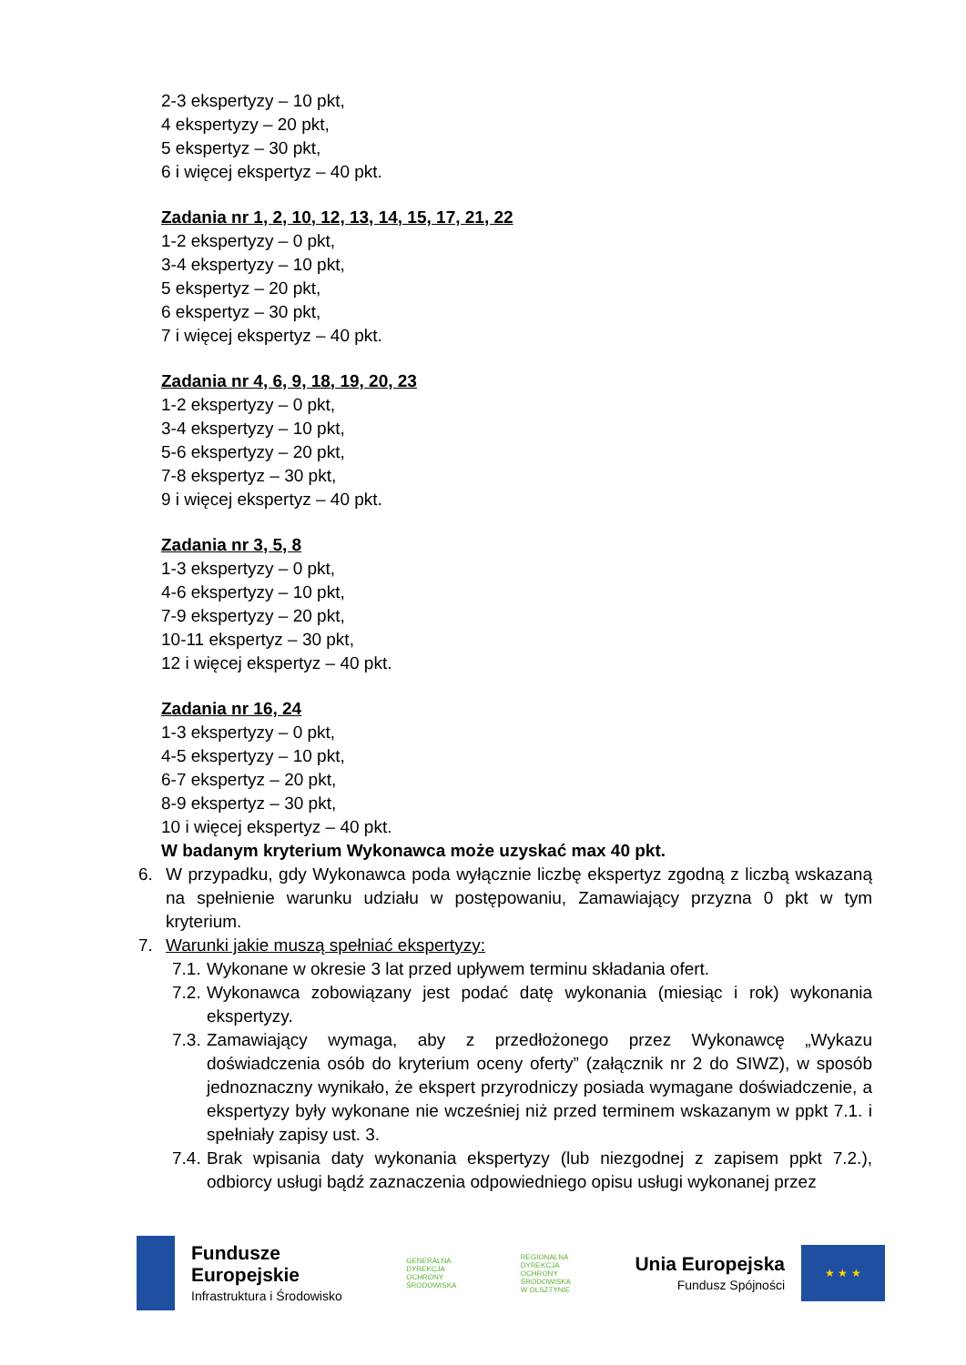2-3 ekspertyzy – 10 pkt,
4 ekspertyzy – 20 pkt,
5 ekspertyz – 30 pkt,
6 i więcej ekspertyz – 40 pkt.
Zadania nr 1, 2, 10, 12, 13, 14, 15, 17, 21, 22
1-2 ekspertyzy – 0 pkt,
3-4 ekspertyzy – 10 pkt,
5 ekspertyz – 20 pkt,
6 ekspertyz – 30 pkt,
7 i więcej ekspertyz – 40 pkt.
Zadania nr 4, 6, 9, 18, 19, 20, 23
1-2 ekspertyzy – 0 pkt,
3-4 ekspertyzy – 10 pkt,
5-6 ekspertyzy – 20 pkt,
7-8 ekspertyz – 30 pkt,
9 i więcej ekspertyz – 40 pkt.
Zadania nr 3, 5, 8
1-3 ekspertyzy – 0 pkt,
4-6 ekspertyzy – 10 pkt,
7-9 ekspertyzy – 20 pkt,
10-11 ekspertyz – 30 pkt,
12 i więcej ekspertyz – 40 pkt.
Zadania nr 16, 24
1-3 ekspertyzy – 0 pkt,
4-5 ekspertyzy – 10 pkt,
6-7 ekspertyz – 20 pkt,
8-9 ekspertyz – 30 pkt,
10 i więcej ekspertyz – 40 pkt.
W badanym kryterium Wykonawca może uzyskać max 40 pkt.
6. W przypadku, gdy Wykonawca poda wyłącznie liczbę ekspertyz zgodną z liczbą wskazaną na spełnienie warunku udziału w postępowaniu, Zamawiający przyzna 0 pkt w tym kryterium.
7. Warunki jakie muszą spełniać ekspertyzy:
7.1. Wykonane w okresie 3 lat przed upływem terminu składania ofert.
7.2. Wykonawca zobowiązany jest podać datę wykonania (miesiąc i rok) wykonania ekspertyzy.
7.3. Zamawiający wymaga, aby z przedłożonego przez Wykonawcę „Wykazu doświadczenia osób do kryterium oceny oferty” (załącznik nr 2 do SIWZ), w sposób jednoznaczny wynikało, że ekspert przyrodniczy posiada wymagane doświadczenie, a ekspertyzy były wykonane nie wcześniej niż przed terminem wskazanym w ppkt 7.1. i spełniały zapisy ust. 3.
7.4. Brak wpisania daty wykonania ekspertyzy (lub niezgodnej z zapisem ppkt 7.2.), odbiorcy usługi bądź zaznaczenia odpowiedniego opisu usługi wykonanej przez
Fundusze
Europejskie
Infrastruktura i Środowisko
GENERALNA
DYREKCJA
OCHRONY
ŚRODOWISKA
REGIONALNA
DYREKCJA
OCHRONY
ŚRODOWISKA
W OLSZTYNIE
Unia Europejska
Fundusz Spójności
★ ★ ★